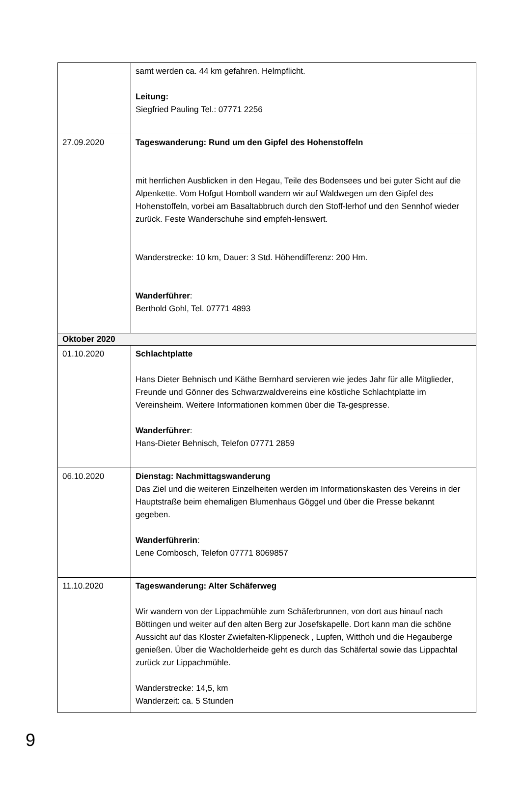| | samt werden ca. 44 km gefahren. Helmpflicht. Leitung: Siegfried Pauling Tel.: 07771 2256 |
| 27.09.2020 | Tageswanderung: Rund um den Gipfel des Hohenstoffeln mit herrlichen Ausblicken in den Hegau, Teile des Bodensees und bei guter Sicht auf die Alpenkette. Vom Hofgut Homboll wandern wir auf Waldwegen um den Gipfel des Hohenstoffeln, vorbei am Basaltabbruch durch den Stoff-lerhof und den Sennhof wieder zurück. Feste Wanderschuhe sind empfeh-lenswert. Wanderstrecke: 10 km, Dauer: 3 Std. Höhendifferenz: 200 Hm. Wanderführer : Berthold Gohl, Tel. 07771 4893 |
| Oktober 2020 | |
| 01.10.2020 | Schlachtplatte Hans Dieter Behnisch und Käthe Bernhard servieren wie jedes Jahr für alle Mitglieder, Freunde und Gönner des Schwarzwaldvereins eine köstliche Schlachtplatte im Vereinsheim. Weitere Informationen kommen über die Ta-gespresse. Wanderführer : Hans-Dieter Behnisch, Telefon 07771 2859 |
| 06.10.2020 | Dienstag: Nachmittagswanderung Das Ziel und die weiteren Einzelheiten werden im Informationskasten des Vereins in der Hauptstraße beim ehemaligen Blumenhaus Göggel und über die Presse bekannt gegeben. Wanderführerin : Lene Combosch, Telefon 07771 8069857 |
| 11.10.2020 | Tageswanderung: Alter Schäferweg Wir wandern von der Lippachmühle zum Schäferbrunnen, von dort aus hinauf nach Böttingen und weiter auf den alten Berg zur Josefskapelle. Dort kann man die schöne Aussicht auf das Kloster Zwiefalten-Klippeneck , Lupfen, Witthoh und die Hegauberge genießen. Über die Wacholderheide geht es durch das Schäfertal sowie das Lippachtal zurück zur Lippachmühle. Wanderstrecke: 14,5, km Wanderzeit: ca. 5 Stunden |
9